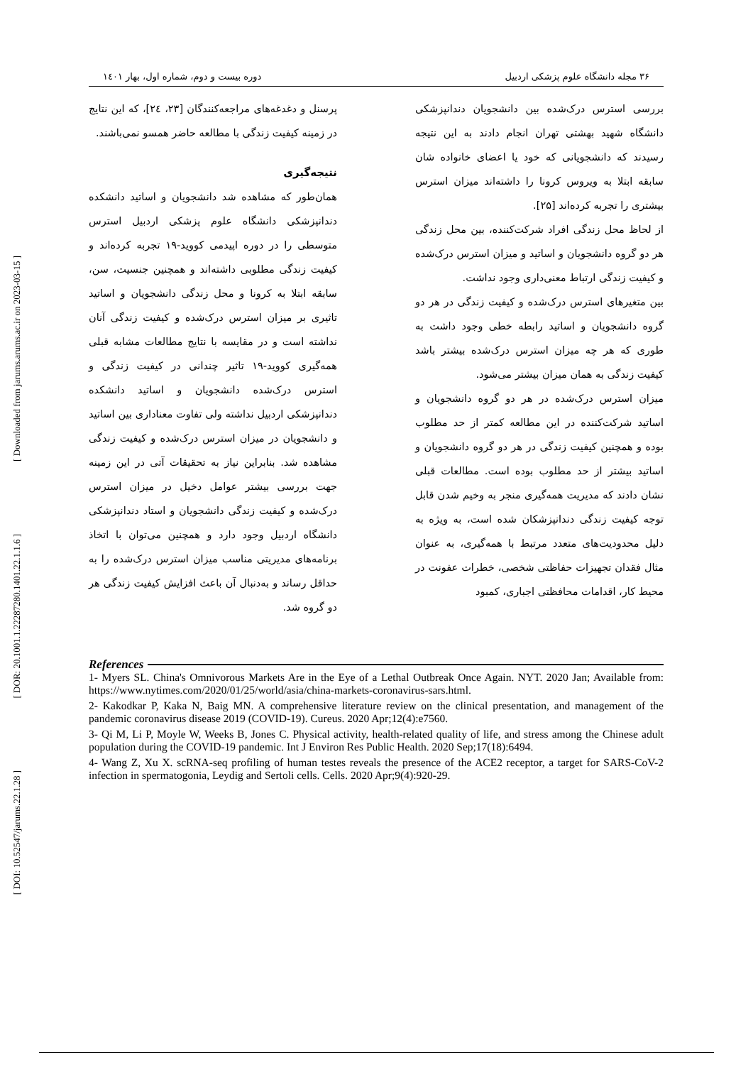[ Downloaded from jarums.arums.ac.ir on 2023-03-15 ]
[ DOR: 20.1001.1.22287280.1401.22.1.1.6 ]
[ DOI: 10.52547/jarums.22.1.28 ]
۳۶ مجله دانشگاه علوم پزشکی اردبیل دوره بیست و دوم، شماره اول، بهار ۱٤۰۱
بررسی استرس درک‌شده بین دانشجویان دندانپزشکی دانشگاه شهید بهشتی تهران انجام دادند به این نتیجه رسیدند که دانشجویانی که خود یا اعضای خانواده شان سابقه ابتلا به ویروس کرونا را داشته‌اند میزان استرس بیشتری را تجربه کرده‌اند [۲۵].
از لحاظ محل زندگی افراد شرکت‌کننده، بین محل زندگی هر دو گروه دانشجویان و اساتید و میزان استرس درک‌شده و کیفیت زندگی ارتباط معنی‌داری وجود نداشت.
بین متغیرهای استرس درک‌شده و کیفیت زندگی در هر دو گروه دانشجویان و اساتید رابطه خطی وجود داشت به طوری که هر چه میزان استرس درک‌شده بیشتر باشد کیفیت زندگی به همان میزان بیشتر می‌شود.
میزان استرس درک‌شده در هر دو گروه دانشجویان و اساتید شرکت‌کننده در این مطالعه کمتر از حد مطلوب بوده و همچنین کیفیت زندگی در هر دو گروه دانشجویان و اساتید بیشتر از حد مطلوب بوده است. مطالعات قبلی نشان دادند که مدیریت همه‌گیری منجر به وخیم شدن قابل توجه کیفیت زندگی دندانپزشکان شده است، به ویژه به دلیل محدودیت‌های متعدد مرتبط با همه‌گیری، به عنوان مثال فقدان تجهیزات حفاظتی شخصی، خطرات عفونت در محیط کار، اقدامات محافظتی اجباری، کمبود
پرسنل و دغدغه‌های مراجعه‌کنندگان [۲۳، ۲٤]، که این نتایج در زمینه کیفیت زندگی با مطالعه حاضر همسو نمی‌باشند.
نتیجه‌گیری
همان‌طور که مشاهده شد دانشجویان و اساتید دانشکده دندانپزشکی دانشگاه علوم پزشکی اردبیل استرس متوسطی را در دوره اپیدمی کووید-۱۹ تجربه کرده‌اند و کیفیت زندگی مطلوبی داشته‌اند و همچنین جنسیت، سن، سابقه ابتلا به کرونا و محل زندگی دانشجویان و اساتید تاثیری بر میزان استرس درک‌شده و کیفیت زندگی آنان نداشته است و در مقایسه با نتایج مطالعات مشابه قبلی همه‌گیری کووید-۱۹ تاثیر چندانی در کیفیت زندگی و استرس درک‌شده دانشجویان و اساتید دانشکده دندانپزشکی اردبیل نداشته ولی تفاوت معناداری بین اساتید و دانشجویان در میزان استرس درک‌شده و کیفیت زندگی مشاهده شد. بنابراین نیاز به تحقیقات آتی در این زمینه جهت بررسی بیشتر عوامل دخیل در میزان استرس درک‌شده و کیفیت زندگی دانشجویان و استاد دندانپزشکی دانشگاه اردبیل وجود دارد و همچنین می‌توان با اتخاذ برنامه‌های مدیریتی مناسب میزان استرس درک‌شده را به حداقل رساند و به‌دنبال آن باعث افزایش کیفیت زندگی هر دو گروه شد.
References
1- Myers SL. China's Omnivorous Markets Are in the Eye of a Lethal Outbreak Once Again. NYT. 2020 Jan; Available from: https://www.nytimes.com/2020/01/25/world/asia/china-markets-coronavirus-sars.html.
2- Kakodkar P, Kaka N, Baig MN. A comprehensive literature review on the clinical presentation, and management of the pandemic coronavirus disease 2019 (COVID-19). Cureus. 2020 Apr;12(4):e7560.
3- Qi M, Li P, Moyle W, Weeks B, Jones C. Physical activity, health-related quality of life, and stress among the Chinese adult population during the COVID-19 pandemic. Int J Environ Res Public Health. 2020 Sep;17(18):6494.
4- Wang Z, Xu X. scRNA-seq profiling of human testes reveals the presence of the ACE2 receptor, a target for SARS-CoV-2 infection in spermatogonia, Leydig and Sertoli cells. Cells. 2020 Apr;9(4):920-29.